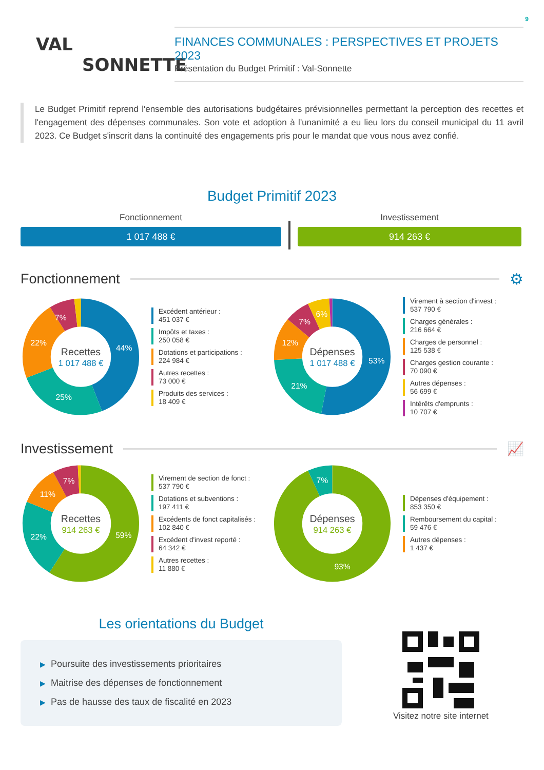9
VAL
SONNETTE
FINANCES COMMUNALES : PERSPECTIVES ET PROJETS 2023
Présentation du Budget Primitif : Val-Sonnette
Le Budget Primitif reprend l'ensemble des autorisations budgétaires prévisionnelles permettant la perception des recettes et l'engagement des dépenses communales. Son vote et adoption à l'unanimité a eu lieu lors du conseil municipal du 11 avril 2023. Ce Budget s'inscrit dans la continuité des engagements pris pour le mandat que vous nous avez confié.
Budget Primitif 2023
Fonctionnement
1 017 488 €
Investissement
914 263 €
Fonctionnement ⚙
44%
25%
22%
7%
Recettes
1 017 488 €
Excédent antérieur :
451 037 €
Impôts et taxes :
250 058 €
Dotations et participations :
224 984 €
Autres recettes :
73 000 €
Produits des services :
18 409 €
53%
21%
12%
7%
6%
Dépenses
1 017 488 €
Virement à section d'invest :
537 790 €
Charges générales :
216 664 €
Charges de personnel :
125 538 €
Charges gestion courante :
70 090 €
Autres dépenses :
56 699 €
Intérêts d'emprunts :
10 707 €
Investissement 📈
59%
22%
11%
7%
Recettes
914 263 €
Virement de section de fonct :
537 790 €
Dotations et subventions :
197 411 €
Excédents de fonct capitalisés :
102 840 €
Excédent d'invest reporté :
64 342 €
Autres recettes :
11 880 €
93%
7%
Dépenses
914 263 €
Dépenses d'équipement :
853 350 €
Remboursement du capital :
59 476 €
Autres dépenses :
1 437 €
Les orientations du Budget
▶ Poursuite des investissements prioritaires
▶ Maitrise des dépenses de fonctionnement
▶ Pas de hausse des taux de fiscalité en 2023
Visitez notre site internet